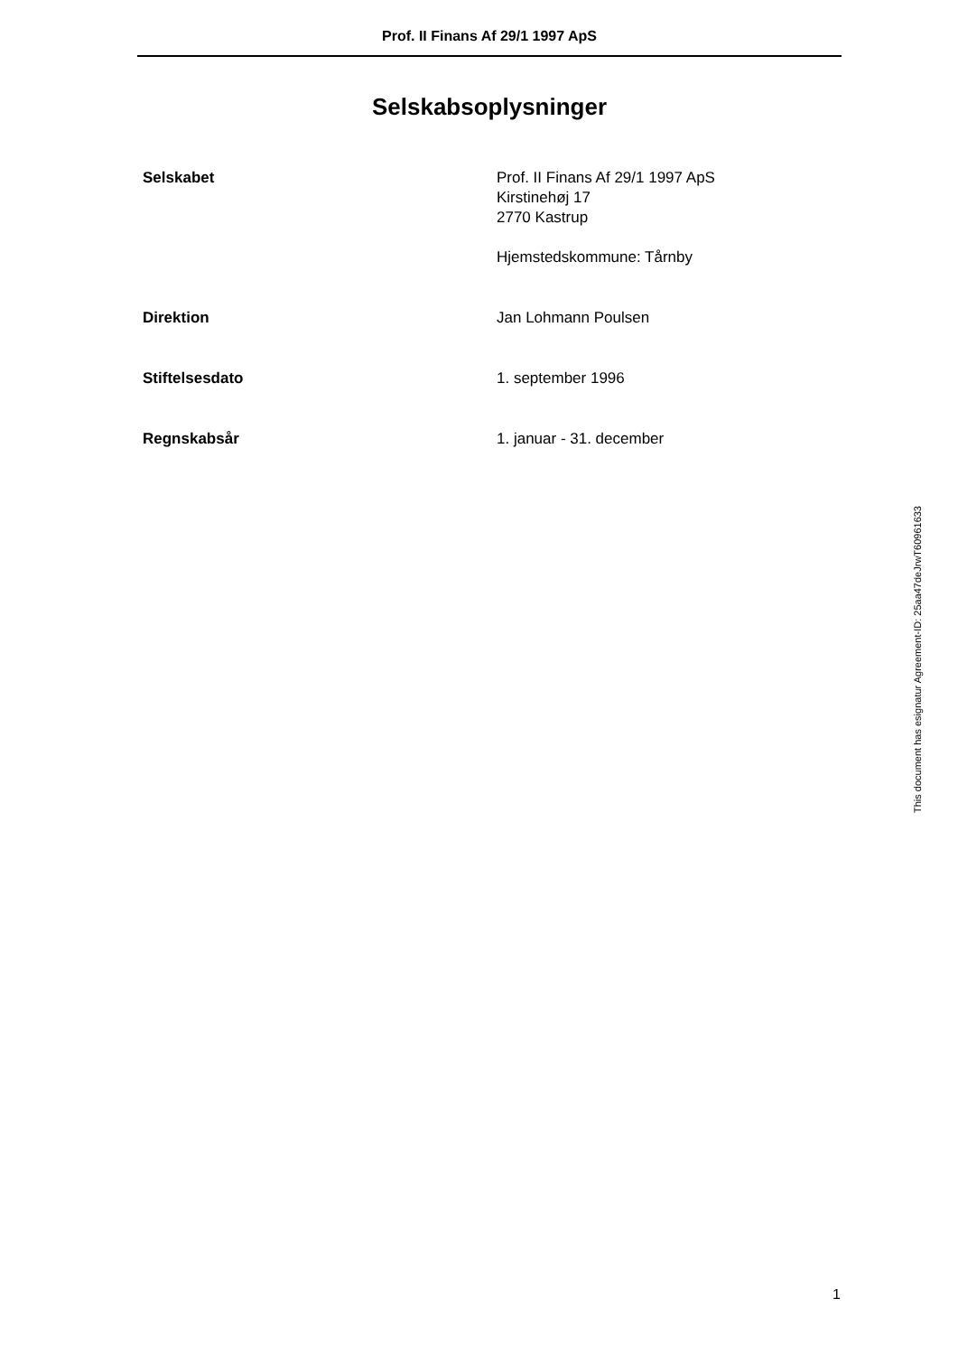Prof. II Finans Af 29/1 1997 ApS
Selskabsoplysninger
Selskabet Prof. II Finans Af 29/1 1997 ApS
Kirstinehøj 17
2770 Kastrup
Hjemstedskommune: Tårnby
Direktion Jan Lohmann Poulsen
Stiftelsesdato 1. september 1996
Regnskabsår 1. januar - 31. december
This document has esignatur Agreement-ID: 25aa47deJrwT60961633
1